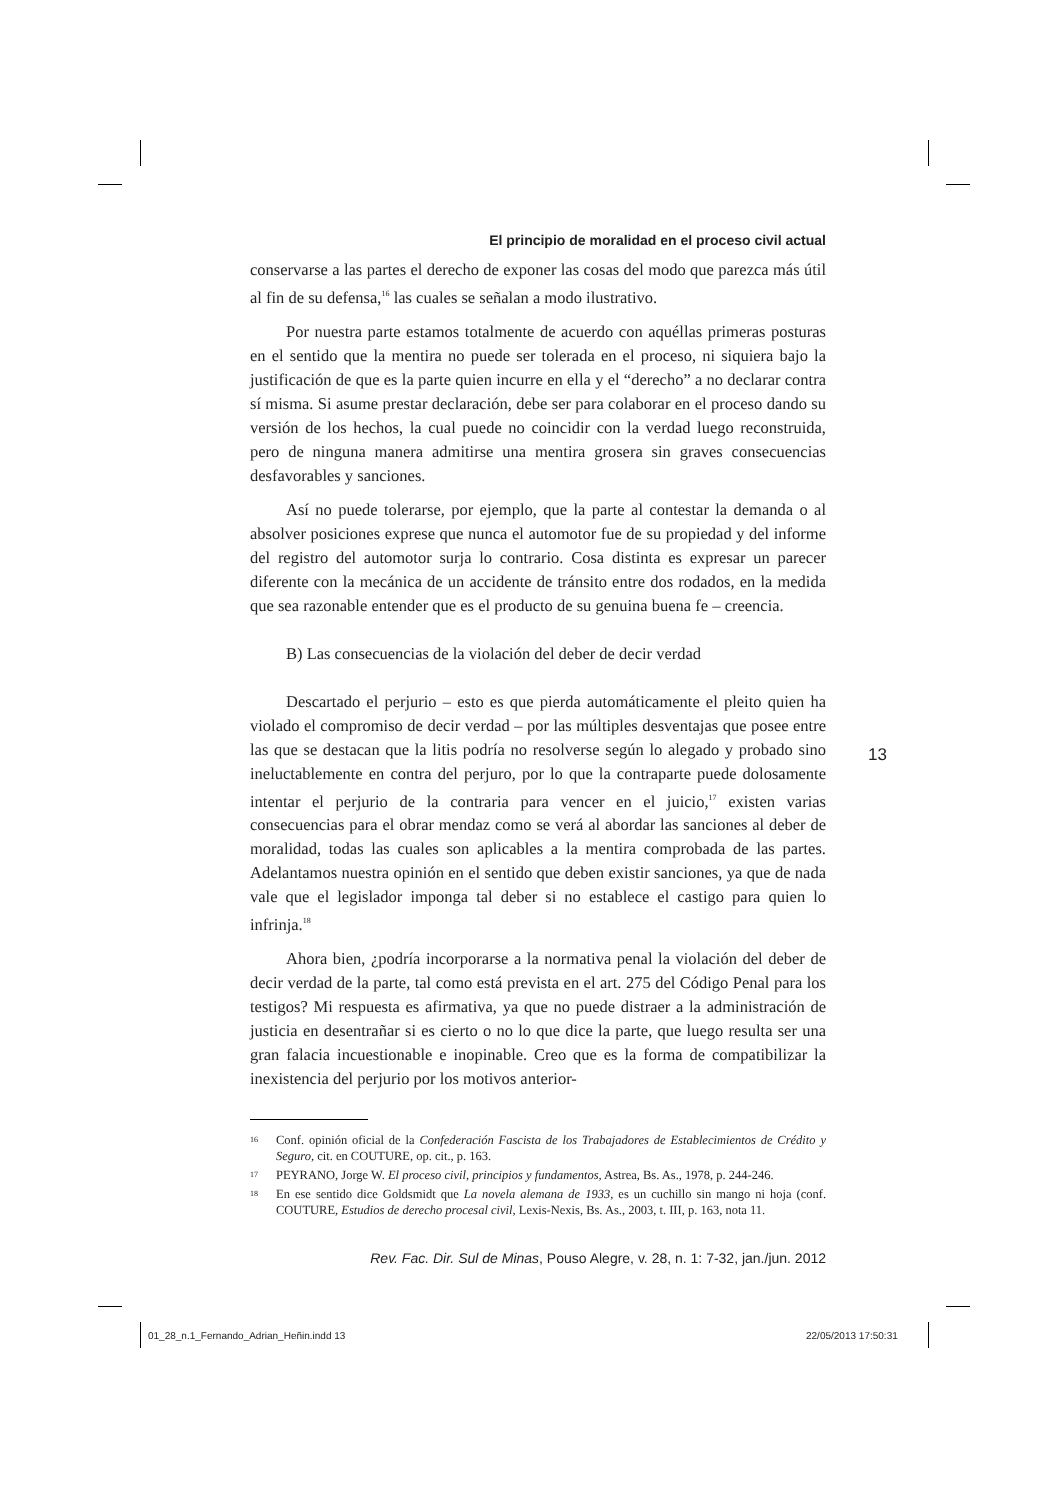El principio de moralidad en el proceso civil actual
conservarse a las partes el derecho de exponer las cosas del modo que parezca más útil al fin de su defensa,<sup>16</sup> las cuales se señalan a modo ilustrativo.
Por nuestra parte estamos totalmente de acuerdo con aquéllas primeras posturas en el sentido que la mentira no puede ser tolerada en el proceso, ni siquiera bajo la justificación de que es la parte quien incurre en ella y el “derecho” a no declarar contra sí misma. Si asume prestar declaración, debe ser para colaborar en el proceso dando su versión de los hechos, la cual puede no coincidir con la verdad luego reconstruida, pero de ninguna manera admitirse una mentira grosera sin graves consecuencias desfavorables y sanciones.
Así no puede tolerarse, por ejemplo, que la parte al contestar la demanda o al absolver posiciones exprese que nunca el automotor fue de su propiedad y del informe del registro del automotor surja lo contrario. Cosa distinta es expresar un parecer diferente con la mecánica de un accidente de tránsito entre dos rodados, en la medida que sea razonable entender que es el producto de su genuina buena fe – creencia.
B) Las consecuencias de la violación del deber de decir verdad
Descartado el perjurio – esto es que pierda automáticamente el pleito quien ha violado el compromiso de decir verdad – por las múltiples desventajas que posee entre las que se destacan que la litis podría no resolverse según lo alegado y probado sino ineluctablemente en contra del perjuro, por lo que la contraparte puede dolosamente intentar el perjurio de la contraria para vencer en el juicio,<sup>17</sup> existen varias consecuencias para el obrar mendaz como se verá al abordar las sanciones al deber de moralidad, todas las cuales son aplicables a la mentira comprobada de las partes. Adelantamos nuestra opinión en el sentido que deben existir sanciones, ya que de nada vale que el legislador imponga tal deber si no establece el castigo para quien lo infrinja.<sup>18</sup>
Ahora bien, ¿podría incorporarse a la normativa penal la violación del deber de decir verdad de la parte, tal como está prevista en el art. 275 del Código Penal para los testigos? Mi respuesta es afirmativa, ya que no puede distraer a la administración de justicia en desentrañar si es cierto o no lo que dice la parte, que luego resulta ser una gran falacia incuestionable e inopinable. Creo que es la forma de compatibilizar la inexistencia del perjurio por los motivos anterior-
16 Conf. opinión oficial de la Confederación Fascista de los Trabajadores de Establecimientos de Crédito y Seguro, cit. en COUTURE, op. cit., p. 163.
17 PEYRANO, Jorge W. El proceso civil, principios y fundamentos, Astrea, Bs. As., 1978, p. 244-246.
18 En ese sentido dice Goldsmidt que La novela alemana de 1933, es un cuchillo sin mango ni hoja (conf. COUTURE, Estudios de derecho procesal civil, Lexis-Nexis, Bs. As., 2003, t. III, p. 163, nota 11.
Rev. Fac. Dir. Sul de Minas, Pouso Alegre, v. 28, n. 1: 7-32, jan./jun. 2012
13
01_28_n.1_Fernando_Adrian_Heñin.indd 13
22/05/2013 17:50:31